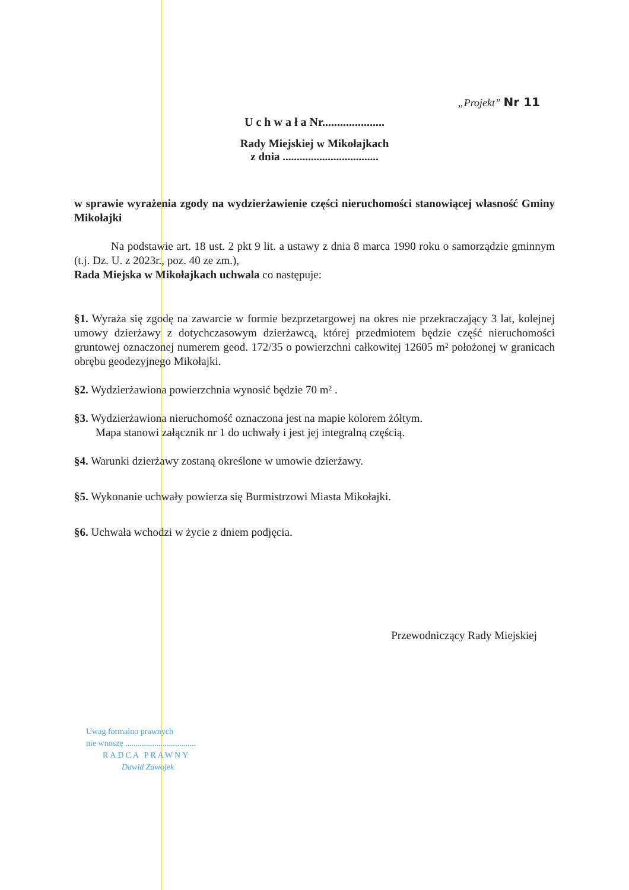„Projekt” Nr 11
U c h w a ł a Nr.....................
Rady Miejskiej w Mikołajkach
z dnia ..................................
w sprawie wyrażenia zgody na wydzierżawienie części nieruchomości stanowiącej własność Gminy Mikołajki
Na podstawie art. 18 ust. 2 pkt 9 lit. a ustawy z dnia 8 marca 1990 roku o samorządzie gminnym (t.j. Dz. U. z 2023r., poz. 40 ze zm.),
Rada Miejska w Mikołajkach uchwala co następuje:
§1. Wyraża się zgodę na zawarcie w formie bezprzetargowej na okres nie przekraczający 3 lat, kolejnej umowy dzierżawy z dotychczasowym dzierżawcą, której przedmiotem będzie część nieruchomości gruntowej oznaczonej numerem geod. 172/35 o powierzchni całkowitej 12605 m² położonej w granicach obrębu geodezyjnego Mikołajki.
§2. Wydzierżawiona powierzchnia wynosić będzie 70 m² .
§3. Wydzierżawiona nieruchomość oznaczona jest na mapie kolorem żółtym.
Mapa stanowi załącznik nr 1 do uchwały i jest jej integralną częścią.
§4. Warunki dzierżawy zostaną określone w umowie dzierżawy.
§5. Wykonanie uchwały powierza się Burmistrzowi Miasta Mikołajki.
§6. Uchwała wchodzi w życie z dniem podjęcia.
Przewodniczący Rady Miejskiej
Uwag formalno prawnych
nie wnoszę ..................................
RADCA PRAWNY
Dawid Zawojek